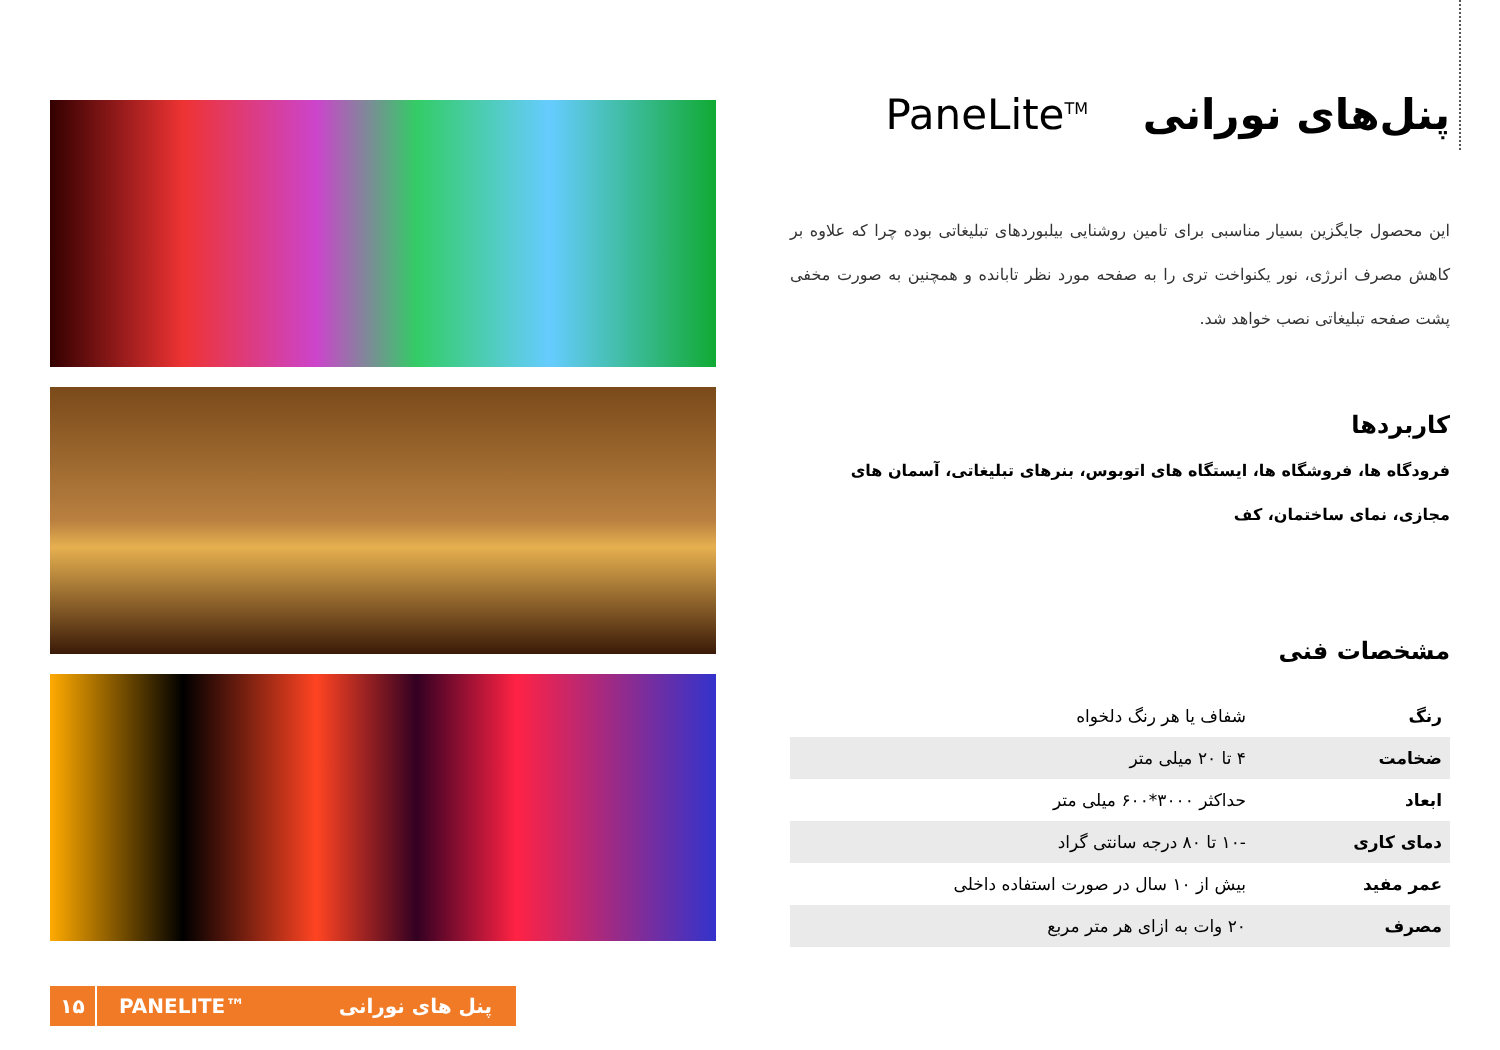پنل‌های نورانی PaneLite<sup>TM</sup>
این محصول جایگزین بسیار مناسبی برای تامین روشنایی بیلبوردهای تبلیغاتی بوده چرا که علاوه بر کاهش مصرف انرژی، نور یکنواخت تری را به صفحه مورد نظر تابانده و همچنین به صورت مخفی پشت صفحه تبلیغاتی نصب خواهد شد.
کاربردها
فرودگاه ها، فروشگاه ها، ایستگاه های اتوبوس، بنرهای تبلیغاتی، آسمان های مجازی، نمای ساختمان، کف
مشخصات فنی
| رنگ | شفاف یا هر رنگ دلخواه |
| ضخامت | ۴ تا ۲۰ میلی متر |
| ابعاد | حداکثر ۳۰۰۰*۶۰۰ میلی متر |
| دمای کاری | -۱۰ تا ۸۰ درجه سانتی گراد |
| عمر مفید | بیش از ۱۰ سال در صورت استفاده داخلی |
| مصرف | ۲۰ وات به ازای هر متر مربع |
۱۵
PANELITE™ پنل های نورانی